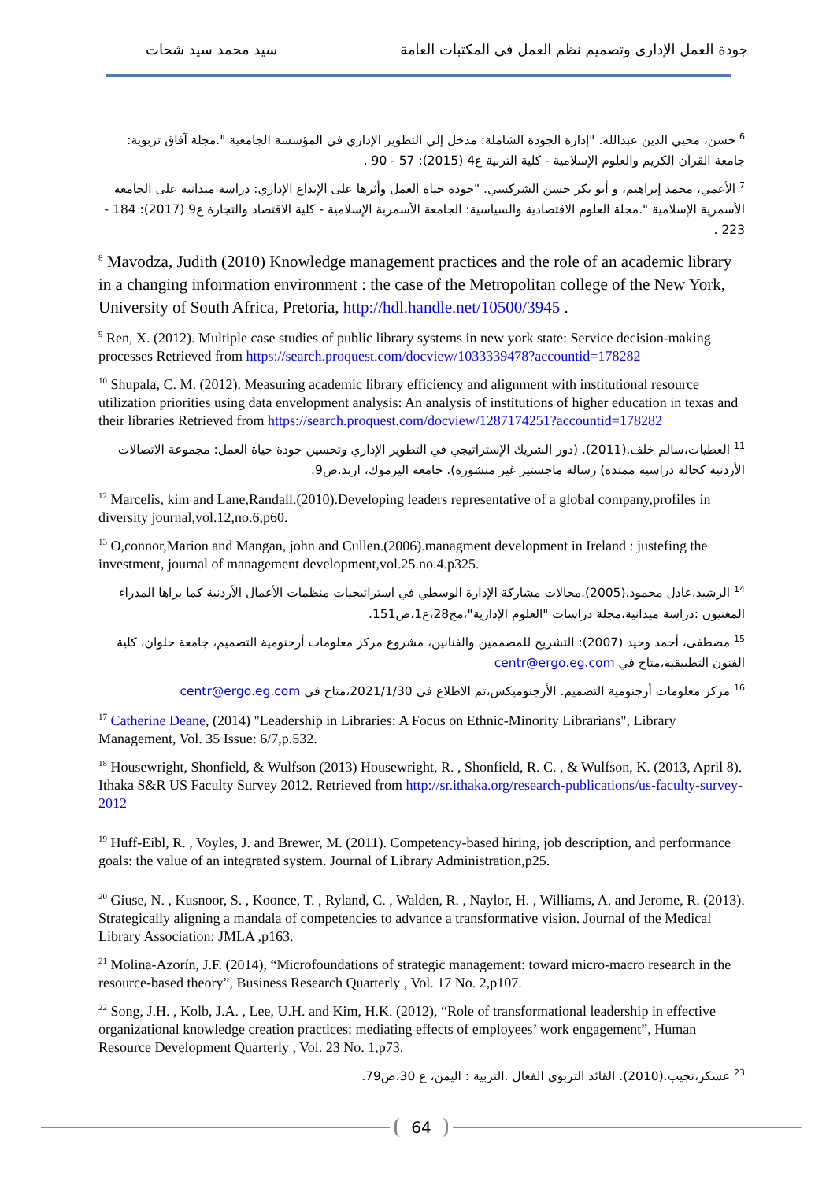جودة العمل الإدارى وتصميم نظم العمل فى المكتبات العامة سيد محمد سيد شحات
<sup>6</sup> حسن، محيي الدين عبدالله. "إدارة الجودة الشاملة: مدخل إلي التطوير الإداري في المؤسسة الجامعية ".مجلة آفاق تربوية: جامعة القرآن الكريم والعلوم الإسلامية - كلية التربية ع4 (2015): 57 - 90 .
<sup>7</sup> الأعمي، محمد إبراهيم، و أبو بكر حسن الشركسي. "جودة حياة العمل وأثرها على الإبداع الإداري: دراسة ميدانية على الجامعة الأسمرية الإسلامية ".مجلة العلوم الاقتصادية والسياسية: الجامعة الأسمرية الإسلامية - كلية الاقتصاد والتجارة ع9 (2017): 184 - 223 .
<sup>8</sup> Mavodza, Judith (2010) Knowledge management practices and the role of an academic library in a changing information environment : the case of the Metropolitan college of the New York, University of South Africa, Pretoria, http://hdl.handle.net/10500/3945 .
<sup>9</sup> Ren, X. (2012). Multiple case studies of public library systems in new york state: Service decision-making processes Retrieved from https://search.proquest.com/docview/1033339478?accountid=178282
<sup>10</sup> Shupala, C. M. (2012). Measuring academic library efficiency and alignment with institutional resource utilization priorities using data envelopment analysis: An analysis of institutions of higher education in texas and their libraries Retrieved from https://search.proquest.com/docview/1287174251?accountid=178282
<sup>11</sup> العطيات،سالم خلف.(2011). (دور الشريك الإستراتيجي في التطوير الإداري وتحسين جودة حياة العمل: مجموعة الاتصالات الأردنية كحالة دراسية ممتدة) رسالة ماجستير غير منشورة). جامعة اليرموك، اربد.ص9.
<sup>12</sup> Marcelis, kim and Lane,Randall.(2010).Developing leaders representative of a global company,profiles in diversity journal,vol.12,no.6,p60.
<sup>13</sup> O,connor,Marion and Mangan, john and Cullen.(2006).managment development in Ireland : justefing the investment, journal of management development,vol.25.no.4.p325.
<sup>14</sup> الرشيد،عادل محمود.(2005).مجالات مشاركة الإدارة الوسطي في استراتيجيات منظمات الأعمال الأردنية كما يراها المدراء المغنيون :دراسة ميدانية،مجلة دراسات "العلوم الإدارية"،مج28،ع1،ص151.
<sup>15</sup> مصطفى، أحمد وحيد (2007): التشريح للمصممين والفنانين، مشروع مركز معلومات أرجنومية التصميم، جامعة حلوان، كلية الفنون التطبيقية،متاح في centr@ergo.eg.com
<sup>16</sup> مركز معلومات أرجنومية التصميم. الأرجنوميكس،تم الاطلاع في 2021/1/30،متاح في centr@ergo.eg.com
<sup>17</sup> Catherine Deane, (2014) "Leadership in Libraries: A Focus on Ethnic-Minority Librarians", Library Management, Vol. 35 Issue: 6/7,p.532.
<sup>18</sup> Housewright, Shonfield, & Wulfson (2013) Housewright, R. , Shonfield, R. C. , & Wulfson, K. (2013, April 8). Ithaka S&R US Faculty Survey 2012. Retrieved from http://sr.ithaka.org/research-publications/us-faculty-survey-2012
<sup>19</sup> Huff-Eibl, R. , Voyles, J. and Brewer, M. (2011). Competency-based hiring, job description, and performance goals: the value of an integrated system. Journal of Library Administration,p25.
<sup>20</sup> Giuse, N. , Kusnoor, S. , Koonce, T. , Ryland, C. , Walden, R. , Naylor, H. , Williams, A. and Jerome, R. (2013). Strategically aligning a mandala of competencies to advance a transformative vision. Journal of the Medical Library Association: JMLA ,p163.
<sup>21</sup> Molina-Azorín, J.F. (2014), “Microfoundations of strategic management: toward micro-macro research in the resource-based theory”, Business Research Quarterly , Vol. 17 No. 2,p107.
<sup>22</sup> Song, J.H. , Kolb, J.A. , Lee, U.H. and Kim, H.K. (2012), “Role of transformational leadership in effective organizational knowledge creation practices: mediating effects of employees’ work engagement”, Human Resource Development Quarterly , Vol. 23 No. 1,p73.
<sup>23</sup> عسكر،نجيب.(2010). القائد التربوي الفعال .التربية : اليمن، ع 30،ص79.
64